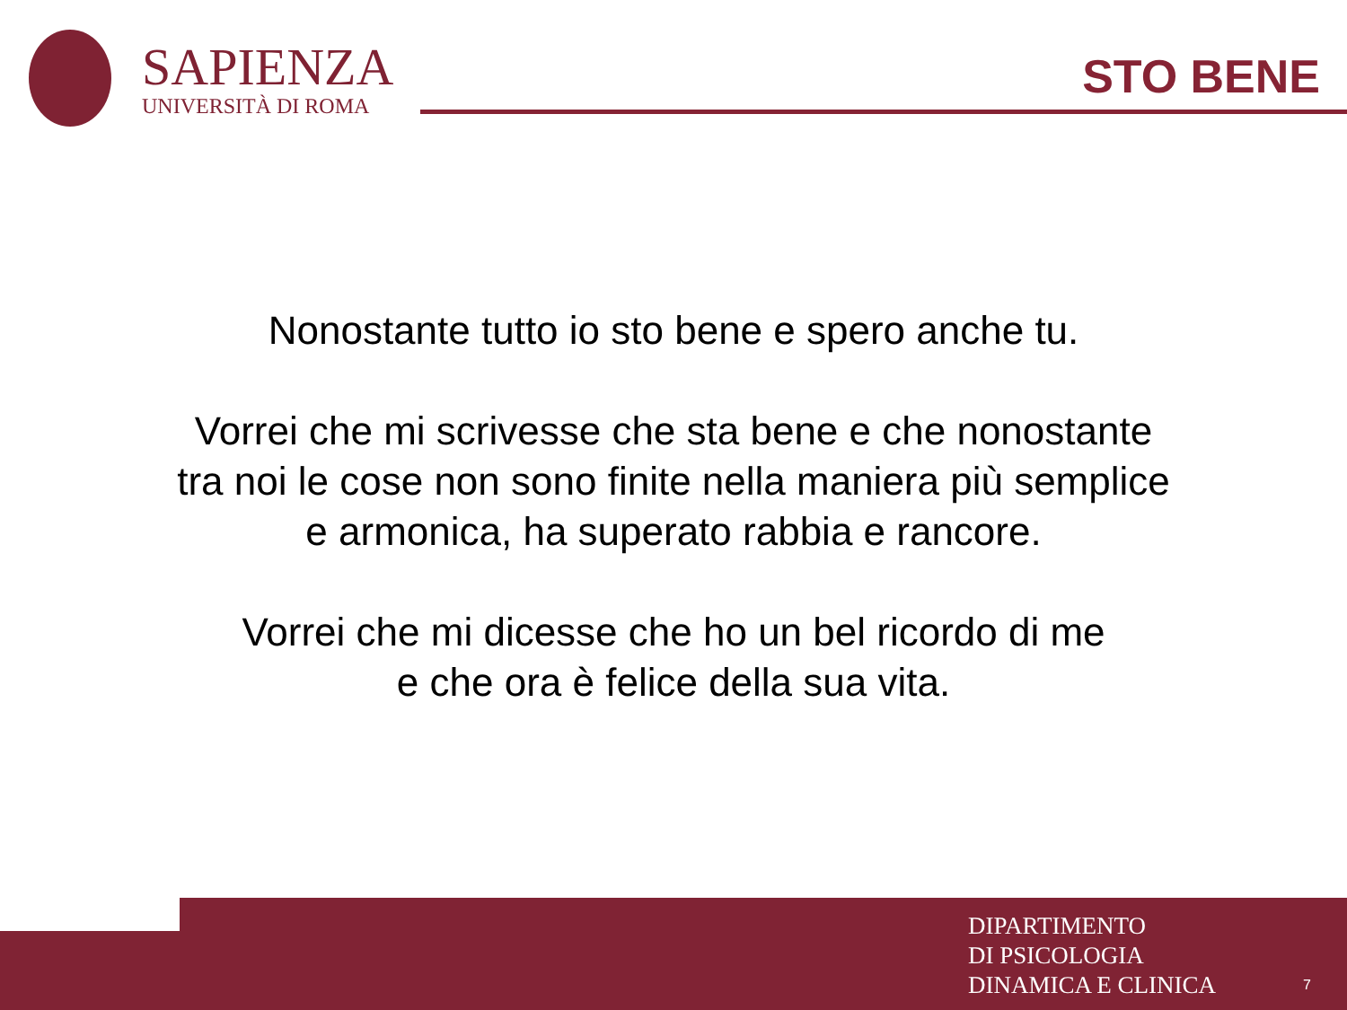SAPIENZA
UNIVERSITÀ DI ROMA
STO BENE
Nonostante tutto io sto bene e spero anche tu.
Vorrei che mi scrivesse che sta bene e che nonostante
tra noi le cose non sono finite nella maniera più semplice
e armonica, ha superato rabbia e rancore.
Vorrei che mi dicesse che ho un bel ricordo di me
e che ora è felice della sua vita.
DIPARTIMENTO
DI PSICOLOGIA
DINAMICA E CLINICA
7